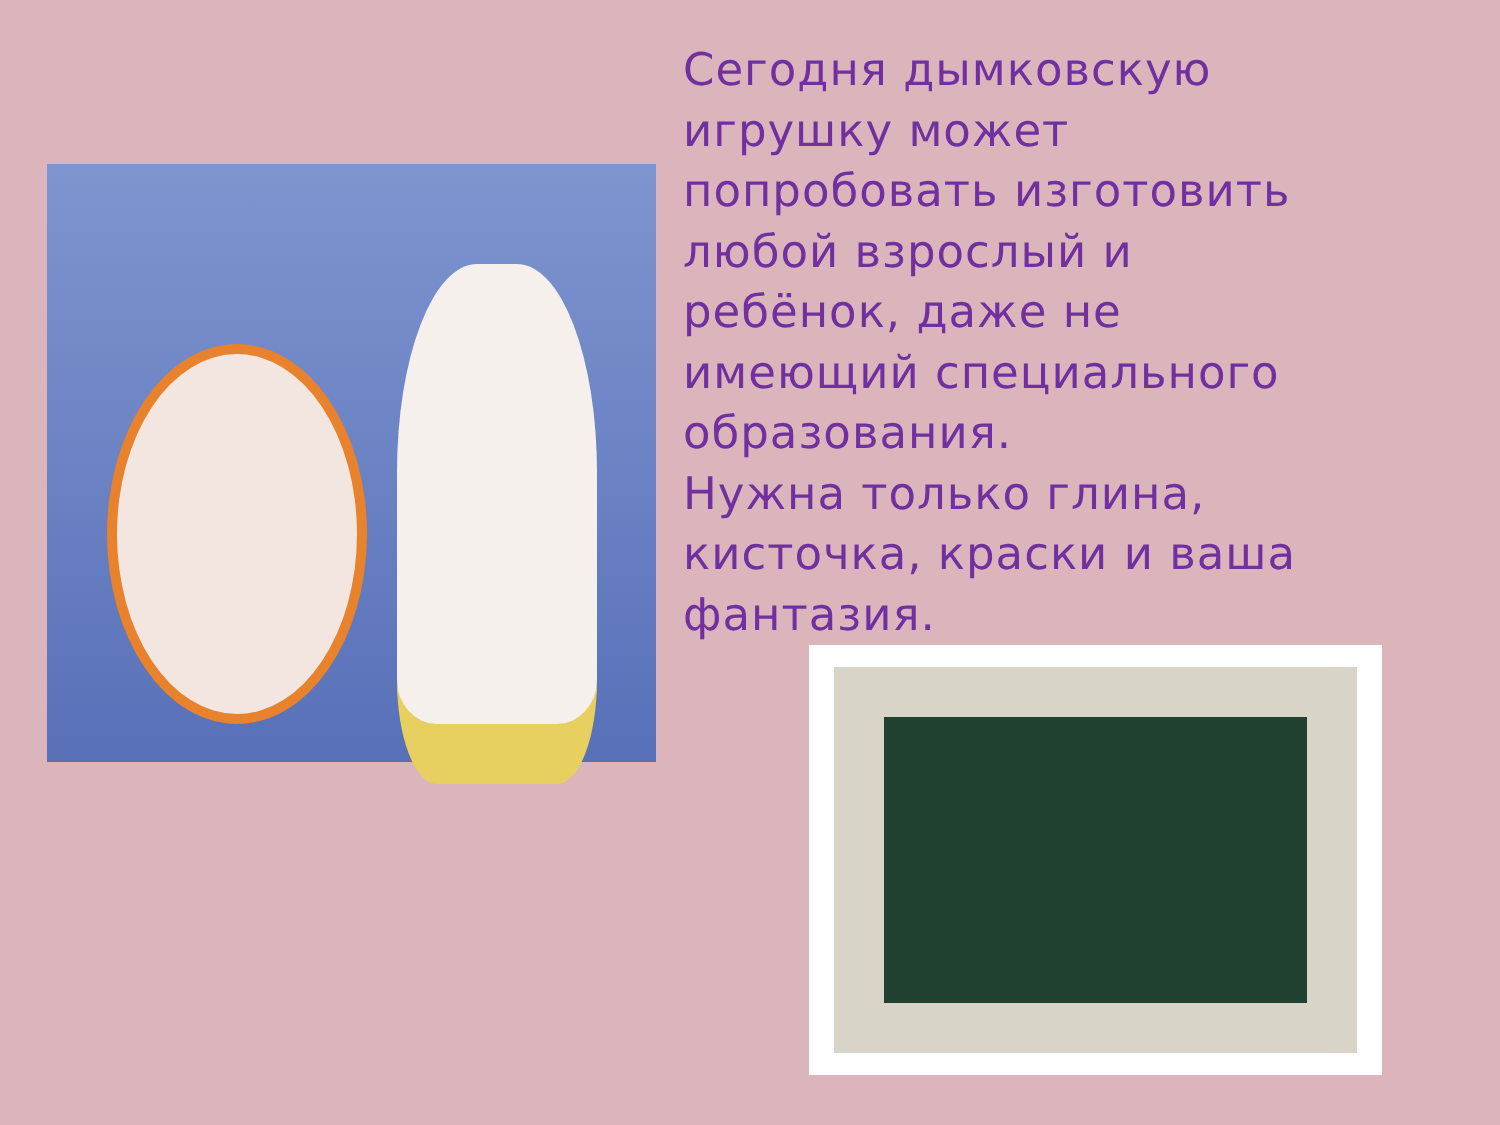Сегодня дымковскую
игрушку может
попробовать изготовить
любой взрослый и
ребёнок, даже не
имеющий специального
образования.
Нужна только глина,
кисточка, краски и ваша
фантазия.